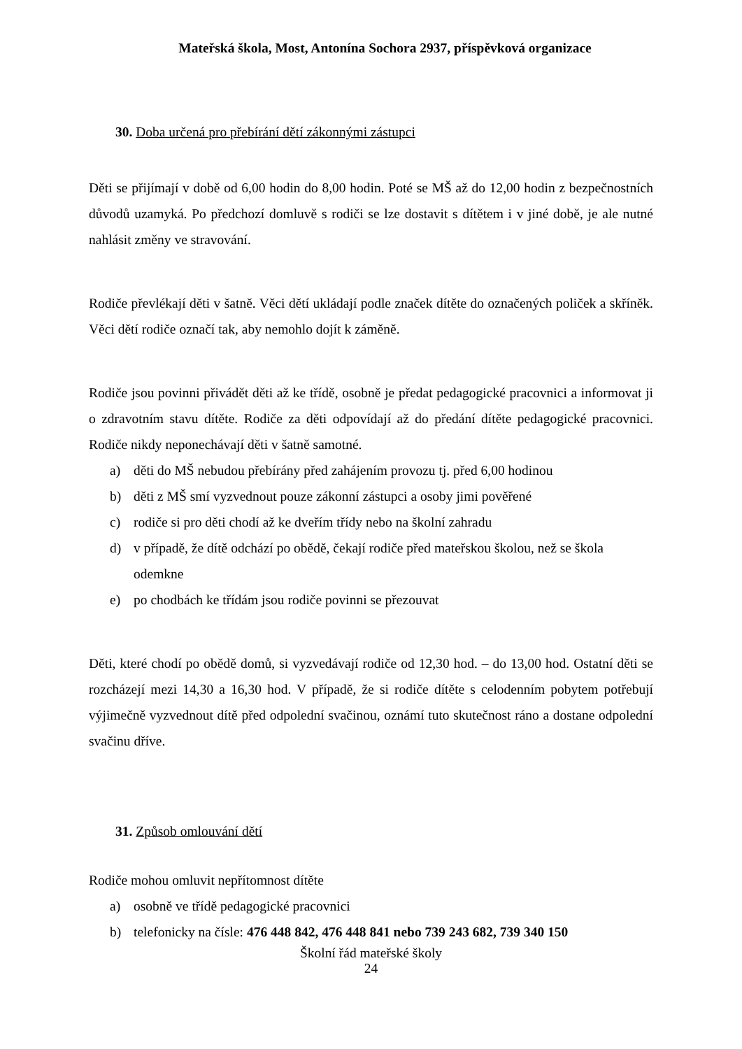Mateřská škola, Most, Antonína Sochora 2937, příspěvková organizace
30. Doba určená pro přebírání dětí zákonnými zástupci
Děti se přijímají v době od 6,00 hodin do 8,00 hodin. Poté se MŠ až do 12,00 hodin z bezpečnostních důvodů uzamyká. Po předchozí domluvě s rodiči se lze dostavit s dítětem i v jiné době, je ale nutné nahlásit změny ve stravování.
Rodiče převlékají děti v šatně. Věci dětí ukládají podle značek dítěte do označených poliček a skříněk. Věci dětí rodiče označí tak, aby nemohlo dojít k záměně.
Rodiče jsou povinni přivádět děti až ke třídě, osobně je předat pedagogické pracovnici a informovat ji o zdravotním stavu dítěte. Rodiče za děti odpovídají až do předání dítěte pedagogické pracovnici. Rodiče nikdy neponechávají děti v šatně samotné.
a) děti do MŠ nebudou přebírány před zahájením provozu tj. před 6,00 hodinou
b) děti z MŠ smí vyzvednout pouze zákonní zástupci a osoby jimi pověřené
c) rodiče si pro děti chodí až ke dveřím třídy nebo na školní zahradu
d) v případě, že dítě odchází po obědě, čekají rodiče před mateřskou školou, než se škola odemkne
e) po chodbách ke třídám jsou rodiče povinni se přezouvat
Děti, které chodí po obědě domů, si vyzvedávají rodiče od 12,30 hod. – do 13,00 hod. Ostatní děti se rozcházejí mezi 14,30 a 16,30 hod. V případě, že si rodiče dítěte s celodenním pobytem potřebují výjimečně vyzvednout dítě před odpolední svačinou, oznámí tuto skutečnost ráno a dostane odpolední svačinu dříve.
31. Způsob omlouvání dětí
Rodiče mohou omluvit nepřítomnost dítěte
a) osobně ve třídě pedagogické pracovnici
b) telefonicky na čísle: 476 448 842, 476 448 841 nebo 739 243 682, 739 340 150
Školní řád mateřské školy
24